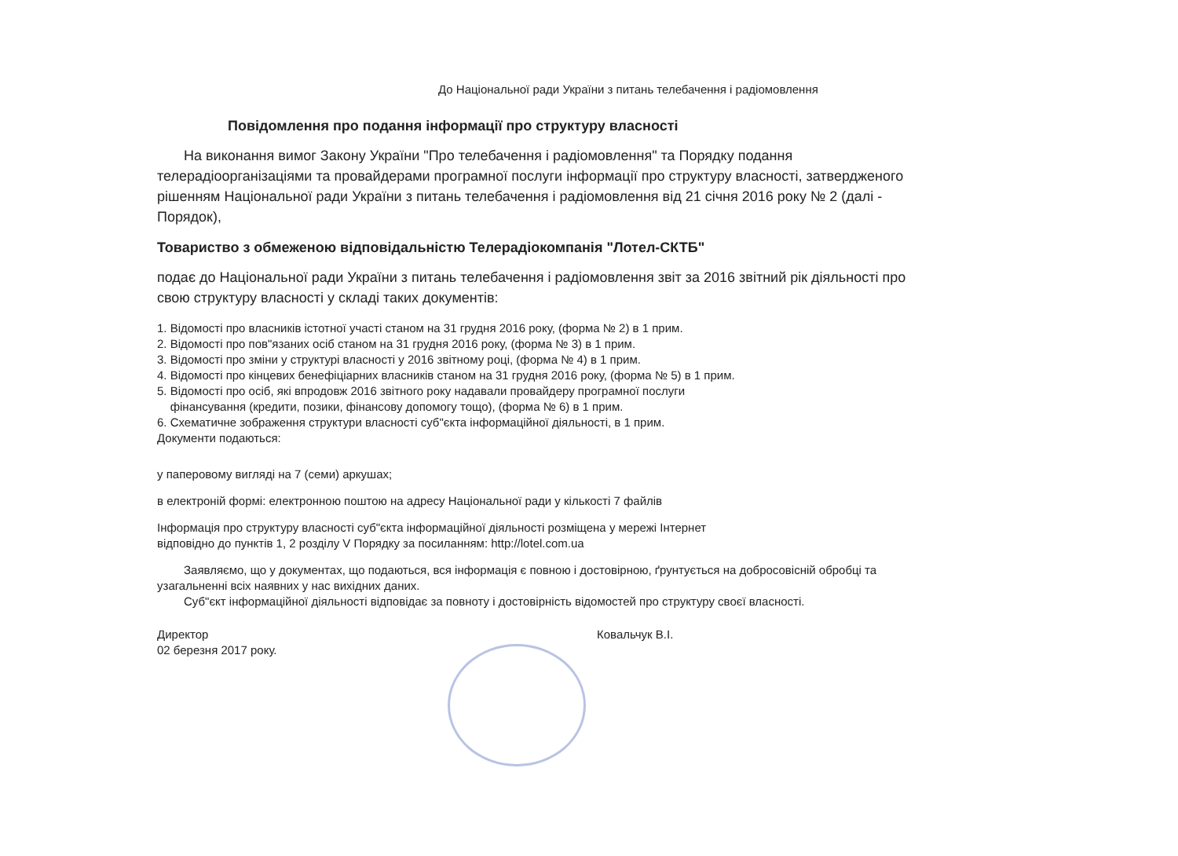До Національної ради України з питань телебачення і радіомовлення
Повідомлення про подання інформації про структуру власності
На виконання вимог Закону України "Про телебачення і радіомовлення" та Порядку подання телерадіоорганізаціями та провайдерами програмної послуги інформації про структуру власності, затвердженого рішенням Національної ради України з питань телебачення і радіомовлення від 21 січня 2016 року № 2 (далі - Порядок),
Товариство з обмеженою відповідальністю Телерадіокомпанія "Лотел-СКТБ"
подає до Національної ради України з питань телебачення і радіомовлення звіт за 2016 звітний рік діяльності про свою структуру власності у складі таких документів:
1. Відомості про власників істотної участі станом на 31 грудня 2016 року, (форма № 2) в 1 прим.
2. Відомості про пов"язаних осіб станом на 31 грудня 2016 року, (форма № 3) в 1 прим.
3. Відомості про зміни у структурі власності у 2016 звітному році, (форма № 4) в 1 прим.
4. Відомості про кінцевих бенефіціарних власників станом на 31 грудня 2016 року, (форма № 5) в 1 прим.
5. Відомості про осіб, які впродовж 2016 звітного року надавали провайдеру програмної послуги
фінансування (кредити, позики, фінансову допомогу тощо), (форма № 6) в 1 прим.
6. Схематичне зображення структури власності суб"єкта інформаційної діяльності, в 1 прим.
Документи подаються:
у паперовому вигляді на 7 (семи) аркушах;
в електроній формі: електронною поштою на адресу Національної ради у кількості 7 файлів
Інформація про структуру власності суб"єкта інформаційної діяльності розміщена у мережі Інтернет
відповідно до пунктів 1, 2 розділу V Порядку за посиланням: http://lotel.com.ua
Заявляємо, що у документах, що подаються, вся інформація є повною і достовірною, ґрунтується на добросовісній обробці та узагальненні всіх наявних у нас вихідних даних.
Суб"єкт інформаційної діяльності відповідає за повноту і достовірність відомостей про структуру своєї власності.
Директор
02 березня 2017 року.
Ковальчук В.І.